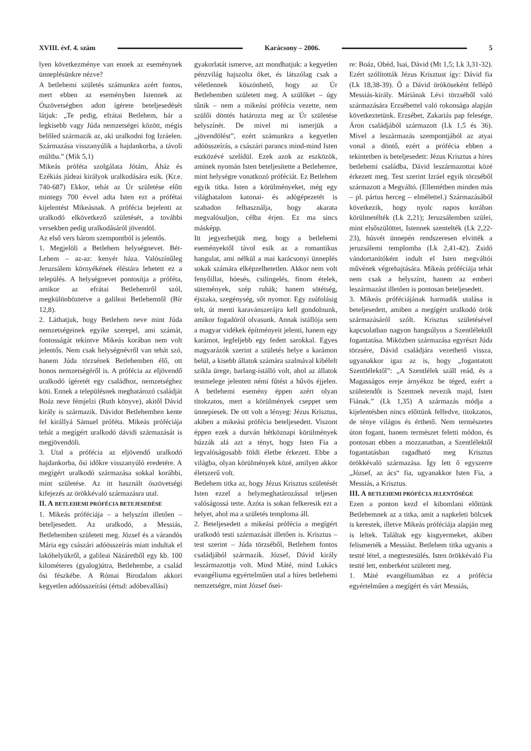XVIII. évf. 4. szám Karácsony – 2006. 5
lyen következménye van ennek az eseménynek ünneplésünkre nézve?
A betlehemi születés számunkra azért fontos, mert ebben az eseményben Istennek az Ószövetségben adott ígérete beteljesedését látjuk: „Te pedig, efrátai Betlehem, bár a legkisebb vagy Júda nemzetségei között, mégis belőled származik az, aki uralkodni fog Izráelen. Származása visszanyúlik a hajdankorba, a távoli múltba.” (Mik 5,1)
Mikeás próféta szolgálata Jótám, Áház és Ezékiás júdeai királyok uralkodására esik. (Kr.e. 740-687) Ekkor, tehát az Úr születése előtt mintegy 700 évvel adta Isten ezt a prófétai kijelentést Mikeásnak. A prófécia bejelenti az uralkodó elkövetkező születését, a további versekben pedig uralkodásáról jövendöl.
Az első vers három szempontból is jelentős.
1. Megjelöli a Betlehem helységnevet. Bét-Lehem – az-az: kenyér háza. Valószínűleg Jeruzsálem környékének éléstára lehetett ez a település. A helységnevet pontosítja a próféta, amikor az efrátai Betlehemről szól, megkülönböztetve a galileai Betlehemtől (Bír 12,8).
2. Láthatjuk, hogy Betlehem neve mint Júda nemzetségeinek egyike szerepel, ami számát, fontosságát tekintve Mikeás korában nem volt jelentős. Nem csak helységnévről van tehát szó, hanem Júda törzsének Betlehemben élő, ott honos nemzetségéről is. A prófécia az eljövendő uralkodó ígéretét egy családhoz, nemzetséghez köti. Ennek a településnek meghatározó családját Boáz neve fémjelzi (Ruth könyve), akitől Dávid király is származik. Dávidot Betlehemben kente fel királlyá Sámuel próféta. Mikeás próféciája tehát a megígért uralkodó dávidi származását is megjövendöli.
3. Utal a prófécia az eljövendő uralkodó hajdankorba, ősi időkre visszanyúló eredetére. A megígért uralkodó származása sokkal korábbi, mint születése. Az itt használt ószövetségi kifejezés az örökkévaló származásra utal.
II. A BETLEHEMI PRÓFÉCIA BETEJESEDÉSE
1. Mikeás próféciája – a helyszínt illetően – beteljesedett. Az uralkodó, a Messiás, Betlehemben született meg. József és a várandós Mária egy császári adóösszeírás miatt indultak el lakóhelyükről, a galileai Názáretből egy kb. 100 kilométeres (gyalog)útra, Betlehembe, a család ősi fészkébe. A Római Birodalom akkori kegyetlen adóösszeírási (értsd: adóbevallási)
gyakorlatát ismerve, azt mondhatjuk: a kegyetlen pénzvilág hajszolta őket, és látszólag csak a véletlennek köszönhető, hogy az Úr Betlehemben született meg. A szülőket – úgy tűnik – nem a mikeási prófécia vezette, nem szülői döntés határozta meg az Úr születése helyszínét. De mivel mi ismerjük a „jövendölést”, ezért számunkra a kegyetlen adóösszeírás, a császári parancs mind-mind Isten eszközévé szelídül. Ezek azok az eszközök, aminek nyomán Isten beteljesítette a Betlehemre, mint helységre vonatkozó próféciát. Ez Betlehem egyik titka. Isten a körülményeket, még egy világhatalom katonai- és adógépezetét is szabadon felhasználja, hogy akarata megvalósuljon, célba érjen. Ez ma sincs másképp.
Itt jegyezhetjük meg, hogy a betlehemi eseményektől távol esik az a romantikus hangulat, ami nélkül a mai karácsonyi ünneplés sokak számára elképzelhetetlen. Akkor nem volt fenyőillat, hóesés, csilingelés, finom ételek, sütemények, szép ruhák; hanem sötétség, éjszaka, szegénység, sőt nyomor. Egy zsúfolásig telt, út menti karavánszerájra kell gondolnunk, amikor fogadóról olvasunk. Annak istállója sem a magyar vidékek építményeit jelenti, hanem egy karámot, legfeljebb egy fedett sarokkal. Egyes magyarázók szerint a születés helye a karámon belül, a kisebb állatok számára szalmával kibélelt szikla ürege, barlang-istálló volt, ahol az állatok testmelege jelentett némi fűtést a hűvös éjjelen. A betlehemi esemény éppen azért olyan titokzatos, mert a körülmények cseppet sem ünnepiesek. De ott volt a lényeg: Jézus Krisztus, akiben a mikeási prófécia beteljesedett. Viszont éppen ezek a durván hétköznapi körülmények húzzák alá azt a tényt, hogy Isten Fia a legvalóságosabb földi életbe érkezett. Ebbe a világba, olyan körülmények közé, amilyen akkor életszerű volt.
Betlehem titka az, hogy Jézus Krisztus születését Isten ezzel a helymeghatározással teljesen valóságossá tette. Azóta is sokan felkeresik ezt a helyet, ahol ma a születés temploma áll.
2. Beteljesedett a mikeási prófécia a megígért uralkodó testi származását illetően is. Krisztus – test szerint – Júda törzséből, Betlehem fontos családjából származik. József, Dávid király leszármazottja volt. Mind Máté, mind Lukács evangéliuma egyértelműen utal a híres betlehemi nemzetségre, mint József ősei-
re: Boáz, Obéd, Isai, Dávid (Mt 1,5; Lk 3,31-32). Ezért szólították Jézus Krisztust így: Dávid fia (Lk 18,38-39). Ő a Dávid örököseként fellépő Messiás-király. Máriának Lévi törzséből való származására Erzsébettel való rokonsága alapján következtetünk. Erzsébet, Zakariás pap felesége, Áron családjából származott (Lk 1,5 és 36). Mivel a leszármazás szempontjából az atyai vonal a döntő, ezért a prófécia ebben a tekintetben is beteljesedett: Jézus Krisztus a híres betlehemi családba, Dávid leszármazottai közé érkezett meg. Test szerint Izráel egyik törzséből származott a Megváltó. (Ellentétben minden más – pl. pártus herceg – elmélettel.) Származásából következik, hogy nyolc napos korában körülmetélték (Lk 2,21); Jeruzsálemben szülei, mint elsőszülöttet, Istennek szentelték (Lk 2,22-23), húsvét ünnepén rendszeresen elvitték a jeruzsálemi templomba (Lk 2,41-42). Zsidó vándortanítóként indult el Isten megváltói művének végrehajtására. Mikeás próféciája tehát nem csak a helyszínt, hanem az emberi leszármazást illetően is pontosan beteljesedett.
3. Mikeás próféciájának harmadik utalása is beteljesedett, amiben a megígért uralkodó örök származásáról szólt. Krisztus születésével kapcsolatban nagyon hangsúlyos a Szentlélektől fogantatása. Miközben származása egyrészt Júda törzsére, Dávid családjára vezethető vissza, ugyanakkor igaz az is, hogy „fogantatott Szentlélektől”: „A Szentlélek száll reád, és a Magasságos ereje árnyékoz be téged, ezért a születendőt is Szentnek nevezik majd, Isten Fiának.” (Lk 1,35) A származás módja a kijelentésben nincs előttünk felfedve, titokzatos, de ténye világos és érthető. Nem természetes úton fogant, hanem természet feletti módon, és pontosan ebben a mozzanatban, a Szentlélektől fogantatásban ragadható meg Krisztus örökkévaló származása. Így lett ő egyszerre „József, az ács“ fia, ugyanakkor Isten Fia, a Messiás, a Krisztus.
III. A BETLEHEMI PRÓFÉCIA JELENTŐSÉGE
Ezen a ponton kezd el kibomlani előttünk Betlehemnek az a titka, amit a napkeleti bölcsek is kerestek, illetve Mikeás próféciája alapján meg is leltek. Találtak egy kisgyermeket, akiben felismerték a Messiást. Betlehem titka ugyanis a testté létel, a megtestesülés. Isten örökkévaló Fia testté lett, emberként született meg.
1. Máté evangéliumában ez a prófécia egyértelműen a megígért és várt Messiás,